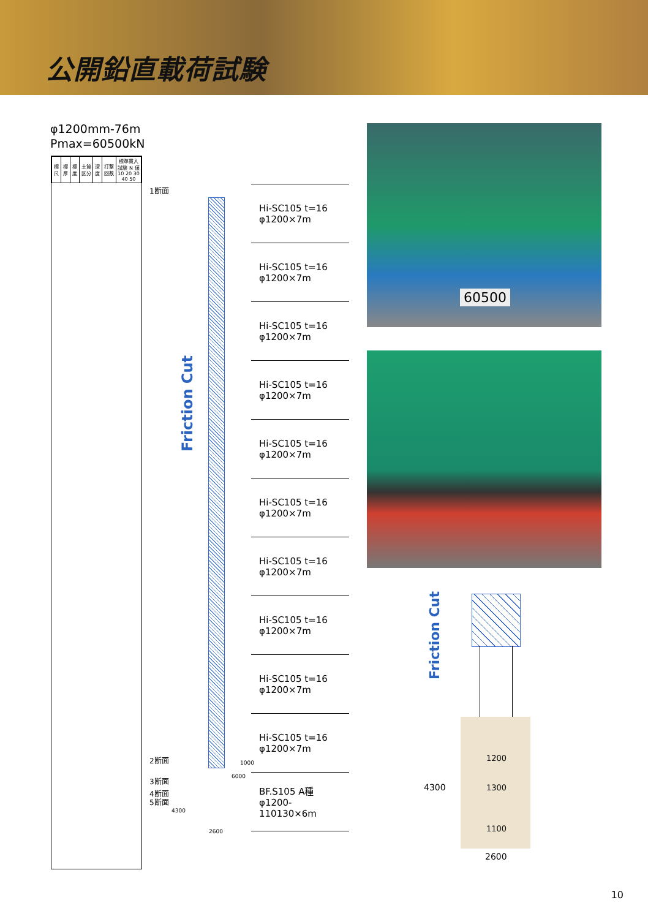公開鉛直載荷試験
φ1200mm-76m
Pmax=60500kN
| 標尺 | 標厚 | 標度 | 土質区分 | 深度 | 打撃回数 | 標準貫入試験 N 値 10 20 30 40 50 |
| --- | --- | --- | --- | --- | --- | --- |
1断面
Friction Cut
2断面
3断面
4断面
5断面
1000
6000
4300
2600
Hi-SC105 t=16
φ1200×7m
Hi-SC105 t=16
φ1200×7m
Hi-SC105 t=16
φ1200×7m
Hi-SC105 t=16
φ1200×7m
Hi-SC105 t=16
φ1200×7m
Hi-SC105 t=16
φ1200×7m
Hi-SC105 t=16
φ1200×7m
Hi-SC105 t=16
φ1200×7m
Hi-SC105 t=16
φ1200×7m
Hi-SC105 t=16
φ1200×7m
BF.S105 A種
φ1200-110130×6m
60500
Friction Cut
1200
1300
1100
4300
2600
10